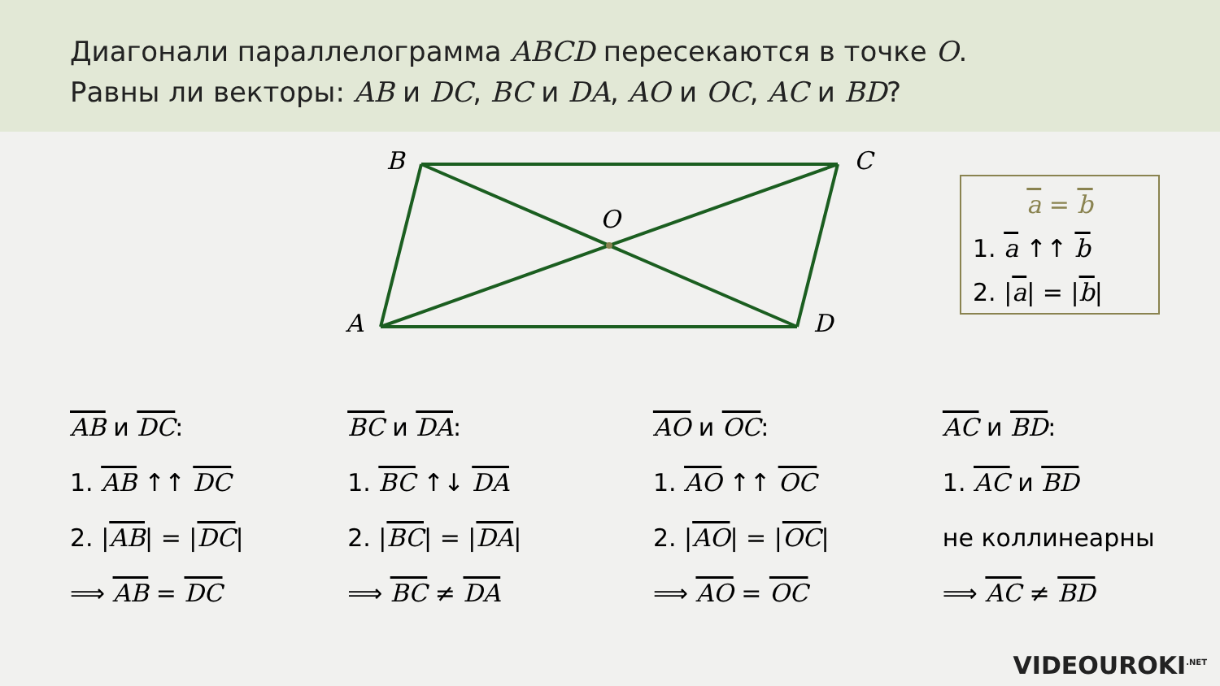Диагонали параллелограмма ABCD пересекаются в точке O.
Равны ли векторы: AB и DC, BC и DA, AO и OC, AC и BD?
B C
O
A D
a = b
1. a ↑↑ b
2. |a| = |b|
AB и DC:
1. AB ↑↑ DC
2. |AB| = |DC|
⟹ AB = DC
BC и DA:
1. BC ↑↓ DA
2. |BC| = |DA|
⟹ BC ≠ DA
AO и OC:
1. AO ↑↑ OC
2. |AO| = |OC|
⟹ AO = OC
AC и BD:
1. AC и BD
не коллинеарны
⟹ AC ≠ BD
VIDEOUROKI<sup>.NET</sup>